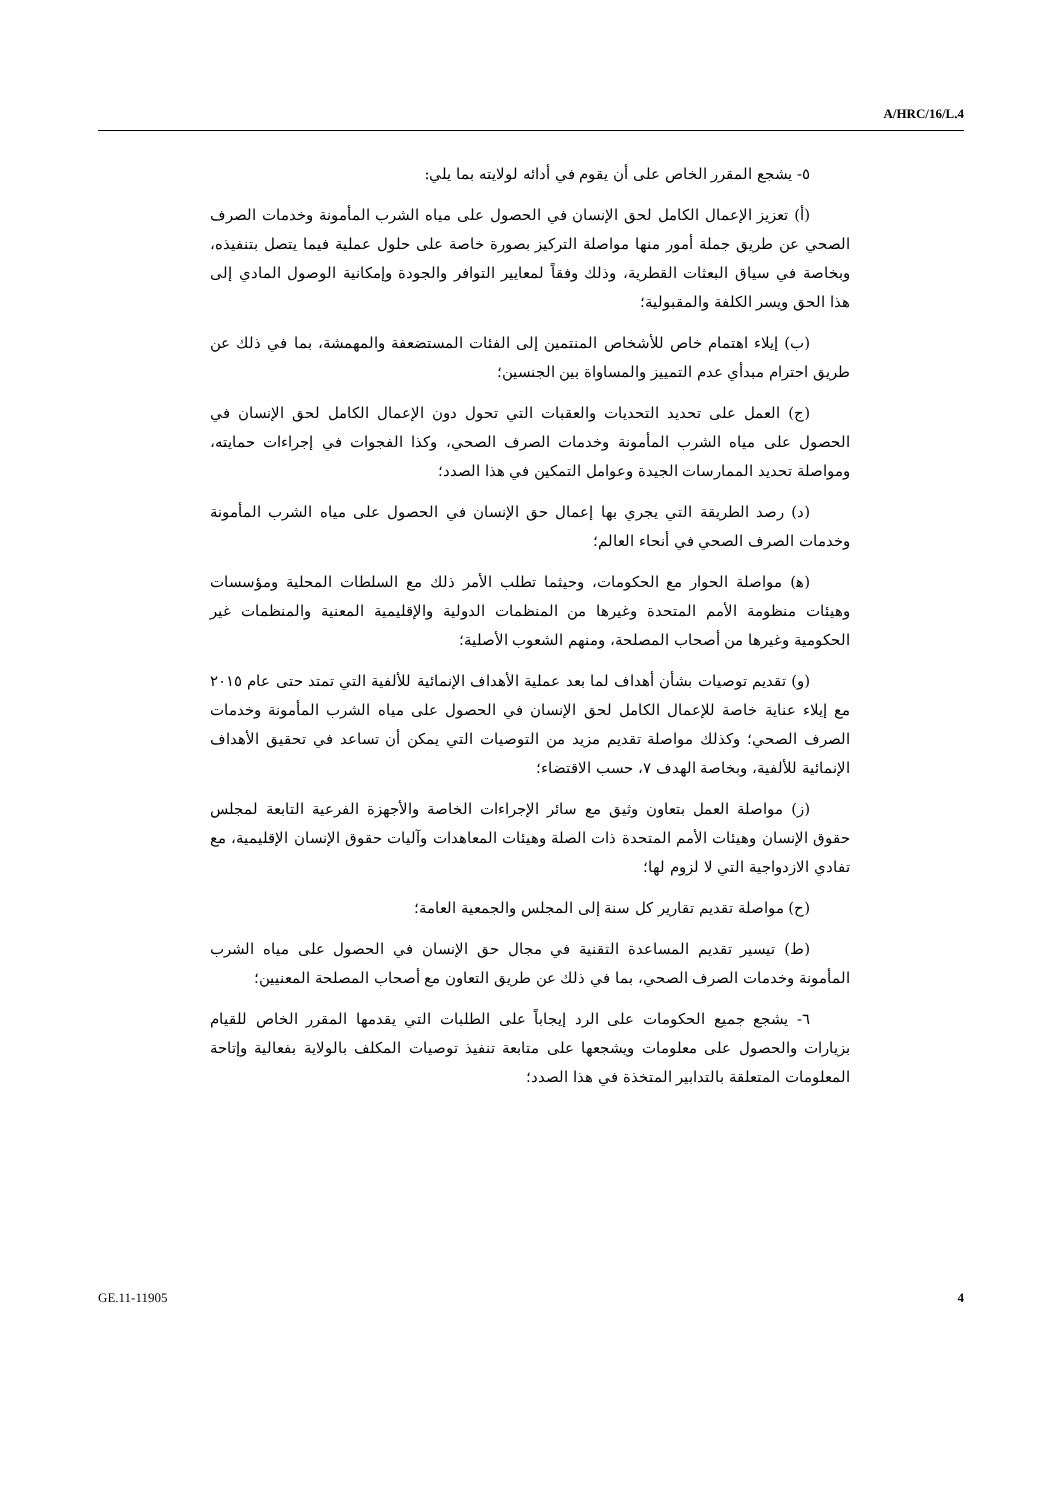A/HRC/16/L.4
٥- يشجع المقرر الخاص على أن يقوم في أدائه لولايته بما يلي:
(أ) تعزيز الإعمال الكامل لحق الإنسان في الحصول على مياه الشرب المأمونة وخدمات الصرف الصحي عن طريق جملة أمور منها مواصلة التركيز بصورة خاصة على حلول عملية فيما يتصل بتنفيذه، وبخاصة في سياق البعثات القطرية، وذلك وفقاً لمعايير التوافر والجودة وإمكانية الوصول المادي إلى هذا الحق ويسر الكلفة والمقبولية؛
(ب) إيلاء اهتمام خاص للأشخاص المنتمين إلى الفئات المستضعفة والمهمشة، بما في ذلك عن طريق احترام مبدأي عدم التمييز والمساواة بين الجنسين؛
(ج) العمل على تحديد التحديات والعقبات التي تحول دون الإعمال الكامل لحق الإنسان في الحصول على مياه الشرب المأمونة وخدمات الصرف الصحي، وكذا الفجوات في إجراءات حمايته، ومواصلة تحديد الممارسات الجيدة وعوامل التمكين في هذا الصدد؛
(د) رصد الطريقة التي يجري بها إعمال حق الإنسان في الحصول على مياه الشرب المأمونة وخدمات الصرف الصحي في أنحاء العالم؛
(ﻫ) مواصلة الحوار مع الحكومات، وحيثما تطلب الأمر ذلك مع السلطات المحلية ومؤسسات وهيئات منظومة الأمم المتحدة وغيرها من المنظمات الدولية والإقليمية المعنية والمنظمات غير الحكومية وغيرها من أصحاب المصلحة، ومنهم الشعوب الأصلية؛
(و) تقديم توصيات بشأن أهداف لما بعد عملية الأهداف الإنمائية للألفية التي تمتد حتى عام ٢٠١٥ مع إيلاء عناية خاصة للإعمال الكامل لحق الإنسان في الحصول على مياه الشرب المأمونة وخدمات الصرف الصحي؛ وكذلك مواصلة تقديم مزيد من التوصيات التي يمكن أن تساعد في تحقيق الأهداف الإنمائية للألفية، وبخاصة الهدف ٧، حسب الاقتضاء؛
(ز) مواصلة العمل بتعاون وثيق مع سائر الإجراءات الخاصة والأجهزة الفرعية التابعة لمجلس حقوق الإنسان وهيئات الأمم المتحدة ذات الصلة وهيئات المعاهدات وآليات حقوق الإنسان الإقليمية، مع تفادي الازدواجية التي لا لزوم لها؛
(ح) مواصلة تقديم تقارير كل سنة إلى المجلس والجمعية العامة؛
(ط) تيسير تقديم المساعدة التقنية في مجال حق الإنسان في الحصول على مياه الشرب المأمونة وخدمات الصرف الصحي، بما في ذلك عن طريق التعاون مع أصحاب المصلحة المعنيين؛
٦- يشجع جميع الحكومات على الرد إيجاباً على الطلبات التي يقدمها المقرر الخاص للقيام بزيارات والحصول على معلومات ويشجعها على متابعة تنفيذ توصيات المكلف بالولاية بفعالية وإتاحة المعلومات المتعلقة بالتدابير المتخذة في هذا الصدد؛
GE.11-11905 4